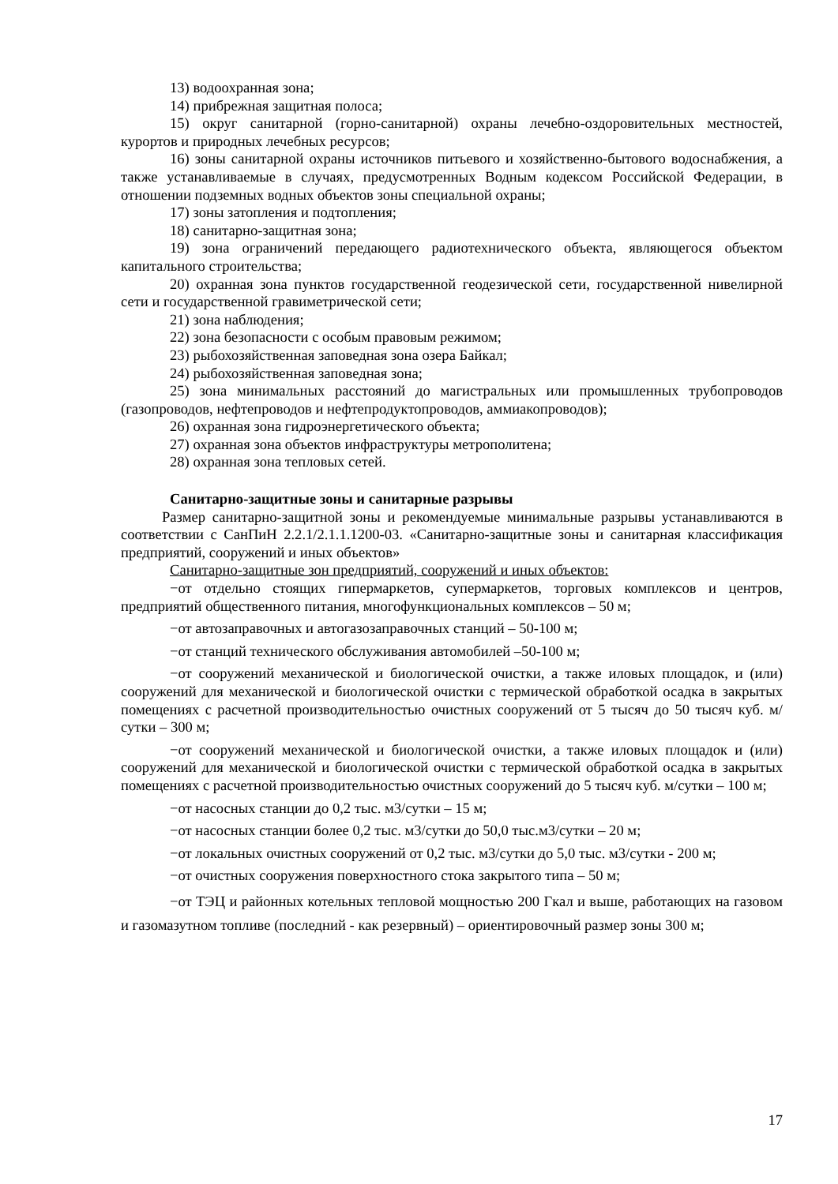13) водоохранная зона;
14) прибрежная защитная полоса;
15) округ санитарной (горно-санитарной) охраны лечебно-оздоровительных местностей, курортов и природных лечебных ресурсов;
16) зоны санитарной охраны источников питьевого и хозяйственно-бытового водоснабжения, а также устанавливаемые в случаях, предусмотренных Водным кодексом Российской Федерации, в отношении подземных водных объектов зоны специальной охраны;
17) зоны затопления и подтопления;
18) санитарно-защитная зона;
19) зона ограничений передающего радиотехнического объекта, являющегося объектом капитального строительства;
20) охранная зона пунктов государственной геодезической сети, государственной нивелирной сети и государственной гравиметрической сети;
21) зона наблюдения;
22) зона безопасности с особым правовым режимом;
23) рыбохозяйственная заповедная зона озера Байкал;
24) рыбохозяйственная заповедная зона;
25) зона минимальных расстояний до магистральных или промышленных трубопроводов (газопроводов, нефтепроводов и нефтепродуктопроводов, аммиакопроводов);
26) охранная зона гидроэнергетического объекта;
27) охранная зона объектов инфраструктуры метрополитена;
28) охранная зона тепловых сетей.
Санитарно-защитные зоны и санитарные разрывы
Размер санитарно-защитной зоны и рекомендуемые минимальные разрывы устанавливаются в соответствии с СанПиН 2.2.1/2.1.1.1200-03. «Санитарно-защитные зоны и санитарная классификация предприятий, сооружений и иных объектов»
Санитарно-защитные зон предприятий, сооружений и иных объектов:
−от отдельно стоящих гипермаркетов, супермаркетов, торговых комплексов и центров, предприятий общественного питания, многофункциональных комплексов – 50 м;
−от автозаправочных и автогазозаправочных станций – 50-100 м;
−от станций технического обслуживания автомобилей –50-100 м;
−от сооружений механической и биологической очистки, а также иловых площадок, и (или) сооружений для механической и биологической очистки с термической обработкой осадка в закрытых помещениях с расчетной производительностью очистных сооружений от 5 тысяч до 50 тысяч куб. м/сутки – 300 м;
−от сооружений механической и биологической очистки, а также иловых площадок и (или) сооружений для механической и биологической очистки с термической обработкой осадка в закрытых помещениях с расчетной производительностью очистных сооружений до 5 тысяч куб. м/сутки – 100 м;
−от насосных станции до 0,2 тыс. м3/сутки – 15 м;
−от насосных станции более 0,2 тыс. м3/сутки до 50,0 тыс.м3/сутки – 20 м;
−от локальных очистных сооружений от 0,2 тыс. м3/сутки до 5,0 тыс. м3/сутки - 200 м;
−от очистных сооружения поверхностного стока закрытого типа – 50 м;
−от ТЭЦ и районных котельных тепловой мощностью 200 Гкал и выше, работающих на газовом и газомазутном топливе (последний - как резервный) – ориентировочный размер зоны 300 м;
17